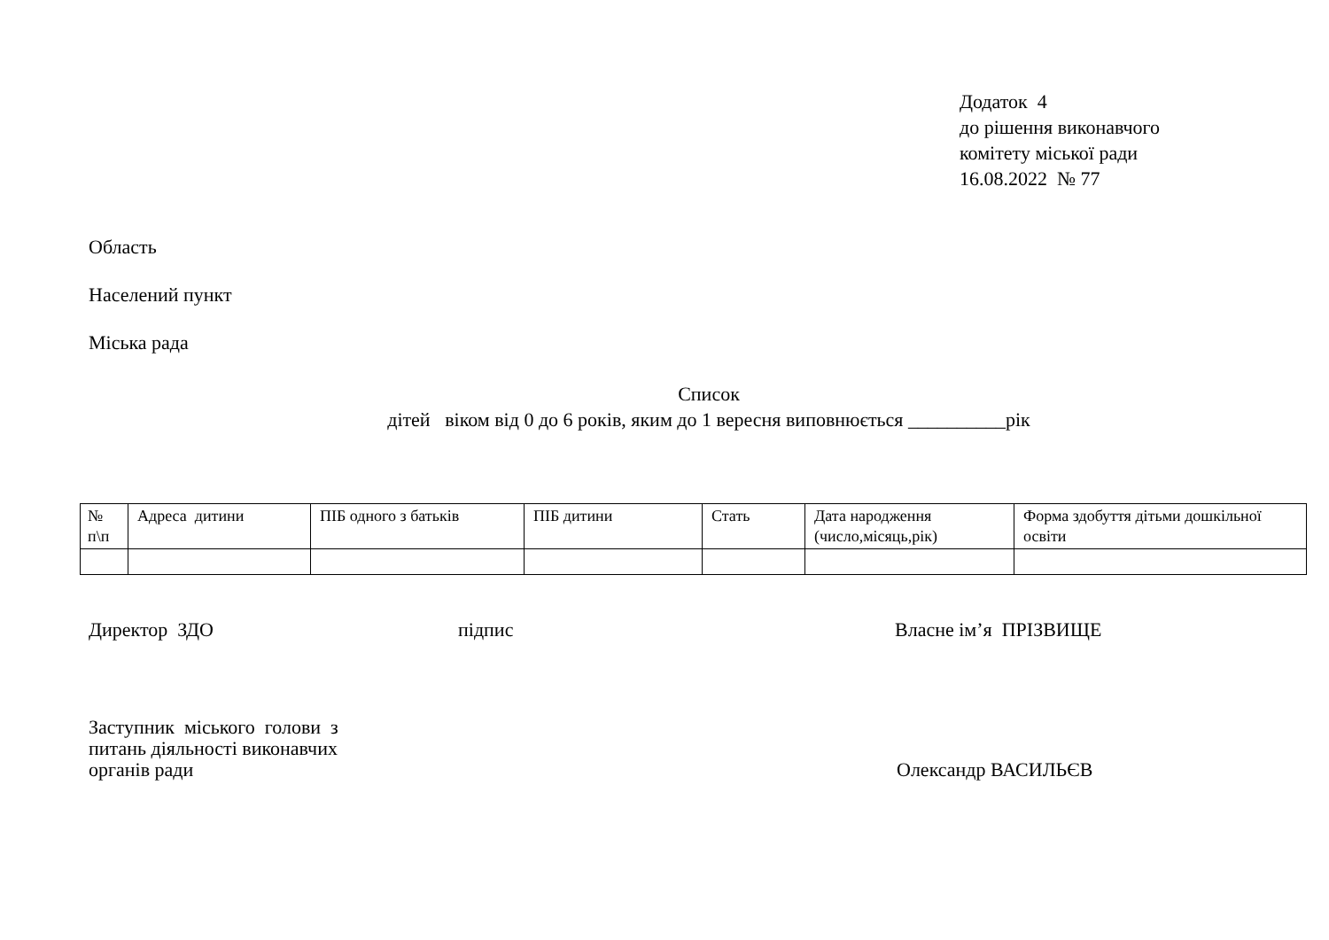Додаток 4
до рішення виконавчого
комітету міської ради
16.08.2022 № 77
Область
Населений пункт
Міська рада
Список
дітей віком від 0 до 6 років, яким до 1 вересня виповнюється __________рік
| № п\п | Адреса дитини | ПІБ одного з батьків | ПІБ дитини | Стать | Дата народження (число,місяць,рік) | Форма здобуття дітьми дошкільної освіти |
| --- | --- | --- | --- | --- | --- | --- |
Директор ЗДО підпис Власне ім’я ПРІЗВИЩЕ
Заступник міського голови з
питань діяльності виконавчих
органів ради Олександр ВАСИЛЬЄВ